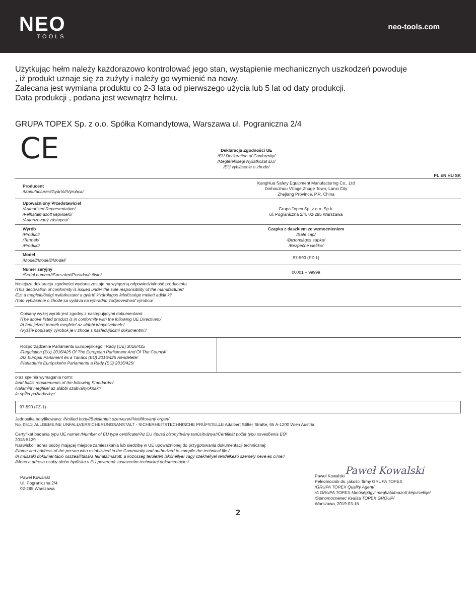NEO
TOOLS
neo-tools.com
Użytkując hełm należy każdorazowo kontrolować jego stan, wystąpienie mechanicznych uszkodzeń powoduje
, iż produkt uznaje się za zużyty i należy go wymienić na nowy.
Zalecana jest wymiana produktu co 2-3 lata od pierwszego użycia lub 5 lat od daty produkcji.
Data produkcji , podana jest wewnątrz hełmu.
GRUPA TOPEX Sp. z o.o. Spółka Komandytowa, Warszawa ul. Pograniczna 2/4
CE
Deklaracja Zgodności UE
/EU Declaration of Conformity/
/Megfelelőségi Nyilatkozat EU/
/EÚ vyhlásenie o zhode/
PL EN HU SK
| Producent /Manufacturer//Gyártó//Výrobca/ | KangHua Safety Equipment Manufacturing Co., Ltd Dinhouzhou Village,Zhuge Town, Lanxi City Zhejiang Province, P.R. China |
| Upoważniony Przedstawiciel /Authorized Representative/ /Felhatalmazott képviselő/ /Autorizovaný zástupca/ | Grupa Topex Sp. z o.o. Sp.k. ul. Pograniczna 2/4, 02-285 Warszawa |
| Wyrób /Product/ /Termék/ /Produkt/ | Czapka z daszkiem ze wzmocnieniem /Safe cap/ /Biztonságos sapka/ /Bezpečné viečko/ |
| Model /Model//Modell//Model/ | 97-590 (FZ-1) |
| Numer seryjny /Serial number//Sorszám//Poradové číslo/ | 00001 ÷ 99999 |
Niniejsza deklaracja zgodności wydana zostaje na wyłączną odpowiedzialność producenta
/This declaration of conformity is issued under the sole responsibility of the manufacturer/
/Ezt a megfelelőségi nyilatkozatot a gyártó kizárólagos felelőssége mellett adják ki/
/Toto vyhlásenie o zhode sa vydáva na výhradnú zodpovednosť výrobcu/
Opisany wyżej wyrób jest zgodny z następującymi dokumentami:
/The above listed product is in conformity with the following UE Directives:/
/A fent jelzett termék megfelel az alábbi irányelveknek:/
/Vyššie popísaný výrobok je v zhode s nasledujúcimi dokumentmi:/
| Rozporządzenie Parlamentu Europejskiego i Rady (UE) 2016/425 /Regulation (EU) 2016/425 Of The European Parliament And Of The Council/ /Az Európai Parlament és a Tanács (EU) 2016/425 Rendelete/ /Nariadenie Európskeho Parlamentu a Rady (EÚ) 2016/425/ | |
oraz spełnia wymagania norm:
/and fulfils requirements of the following Standards:/
/valamint megfelel az alábbi szabványoknak:/
/a spĺňa požiadavky:/
97-590 (FZ-1)
Jednostka notyfikowana: /Noified body//Bejelentett szervezet//Notifikovaný organ/
No. 0511; ALLGEMEINE UNFALLVERSICHERUNGSANSTALT - SICHERHEITSTECHNISCHE PRÜFSTELLE Adalbert Stifter Straße, 65 A-1200 Wien Austria
Certyfikat badania typu UE numer:/Number of EU type certificate//Az EU típusú bizonyítvány tanúsítványa//Certifikát počet typu osvedčenia EÚ/
2018-5129
Nazwisko i adres osoby mającej miejsce zamieszkania lub siedzibę w UE upoważnionej do przygotowania dokumentacji technicznej:
/Name and address of the person who established in the Community and authorized to compile the technical file:/
/A műszaki dokumentáció összeállítására felhatalmazott, a közösség területén lakóhellyel vagy székhellyel rendelkező személy neve és címe:/
/Meno a adresa osoby alebo bydliska v EÚ poverená zostavením technickej dokumentácie:/
Paweł Kowalski
Ul. Pograniczna 2/4
02-285 Warszawa
Paweł Kowalski
Paweł Kowalski
Pełnomocnik ds. jakości firmy GRUPA TOPEX
/GRUPA TOPEX Quality Agent/
/A GRUPA TOPEX Minőségügyi meghatalmazott képviselője/
/Splnomocnenec Kvalita TOPEX GROUP/
Warszawa, 2019-03-15
2